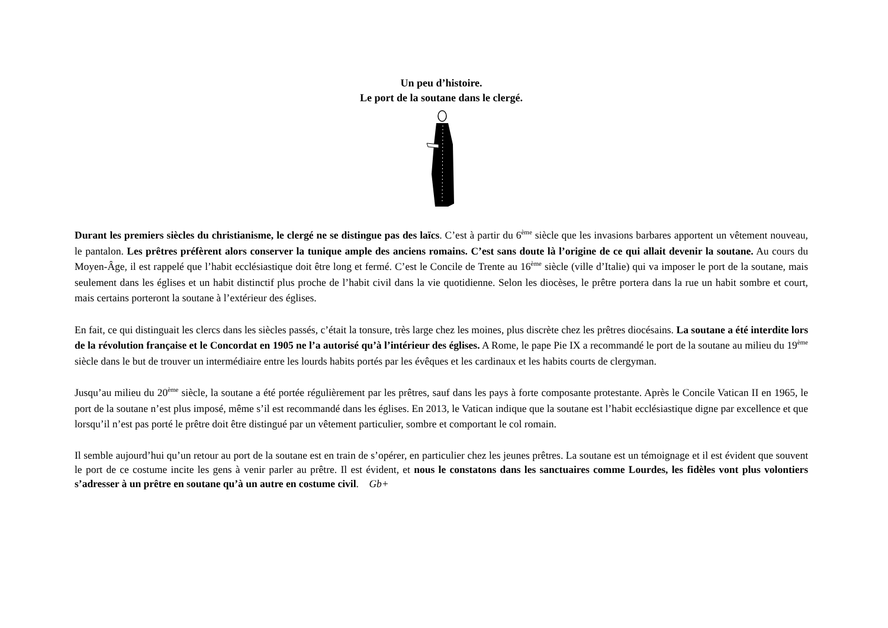Un peu d’histoire.
Le port de la soutane dans le clergé.
Durant les premiers siècles du christianisme, le clergé ne se distingue pas des laïcs. C’est à partir du 6<sup>ème</sup> siècle que les invasions barbares apportent un vêtement nouveau, le pantalon. Les prêtres préfèrent alors conserver la tunique ample des anciens romains. C’est sans doute là l’origine de ce qui allait devenir la soutane. Au cours du Moyen-Âge, il est rappelé que l’habit ecclésiastique doit être long et fermé. C’est le Concile de Trente au 16<sup>ème</sup> siècle (ville d’Italie) qui va imposer le port de la soutane, mais seulement dans les églises et un habit distinctif plus proche de l’habit civil dans la vie quotidienne. Selon les diocèses, le prêtre portera dans la rue un habit sombre et court, mais certains porteront la soutane à l’extérieur des églises.
En fait, ce qui distinguait les clercs dans les siècles passés, c’était la tonsure, très large chez les moines, plus discrète chez les prêtres diocésains. La soutane a été interdite lors de la révolution française et le Concordat en 1905 ne l’a autorisé qu’à l’intérieur des églises. A Rome, le pape Pie IX a recommandé le port de la soutane au milieu du 19<sup>ème</sup> siècle dans le but de trouver un intermédiaire entre les lourds habits portés par les évêques et les cardinaux et les habits courts de clergyman.
Jusqu’au milieu du 20<sup>ème</sup> siècle, la soutane a été portée régulièrement par les prêtres, sauf dans les pays à forte composante protestante. Après le Concile Vatican II en 1965, le port de la soutane n’est plus imposé, même s’il est recommandé dans les églises. En 2013, le Vatican indique que la soutane est l’habit ecclésiastique digne par excellence et que lorsqu’il n’est pas porté le prêtre doit être distingué par un vêtement particulier, sombre et comportant le col romain.
Il semble aujourd’hui qu’un retour au port de la soutane est en train de s’opérer, en particulier chez les jeunes prêtres. La soutane est un témoignage et il est évident que souvent le port de ce costume incite les gens à venir parler au prêtre. Il est évident, et nous le constatons dans les sanctuaires comme Lourdes, les fidèles vont plus volontiers s’adresser à un prêtre en soutane qu’à un autre en costume civil. Gb+